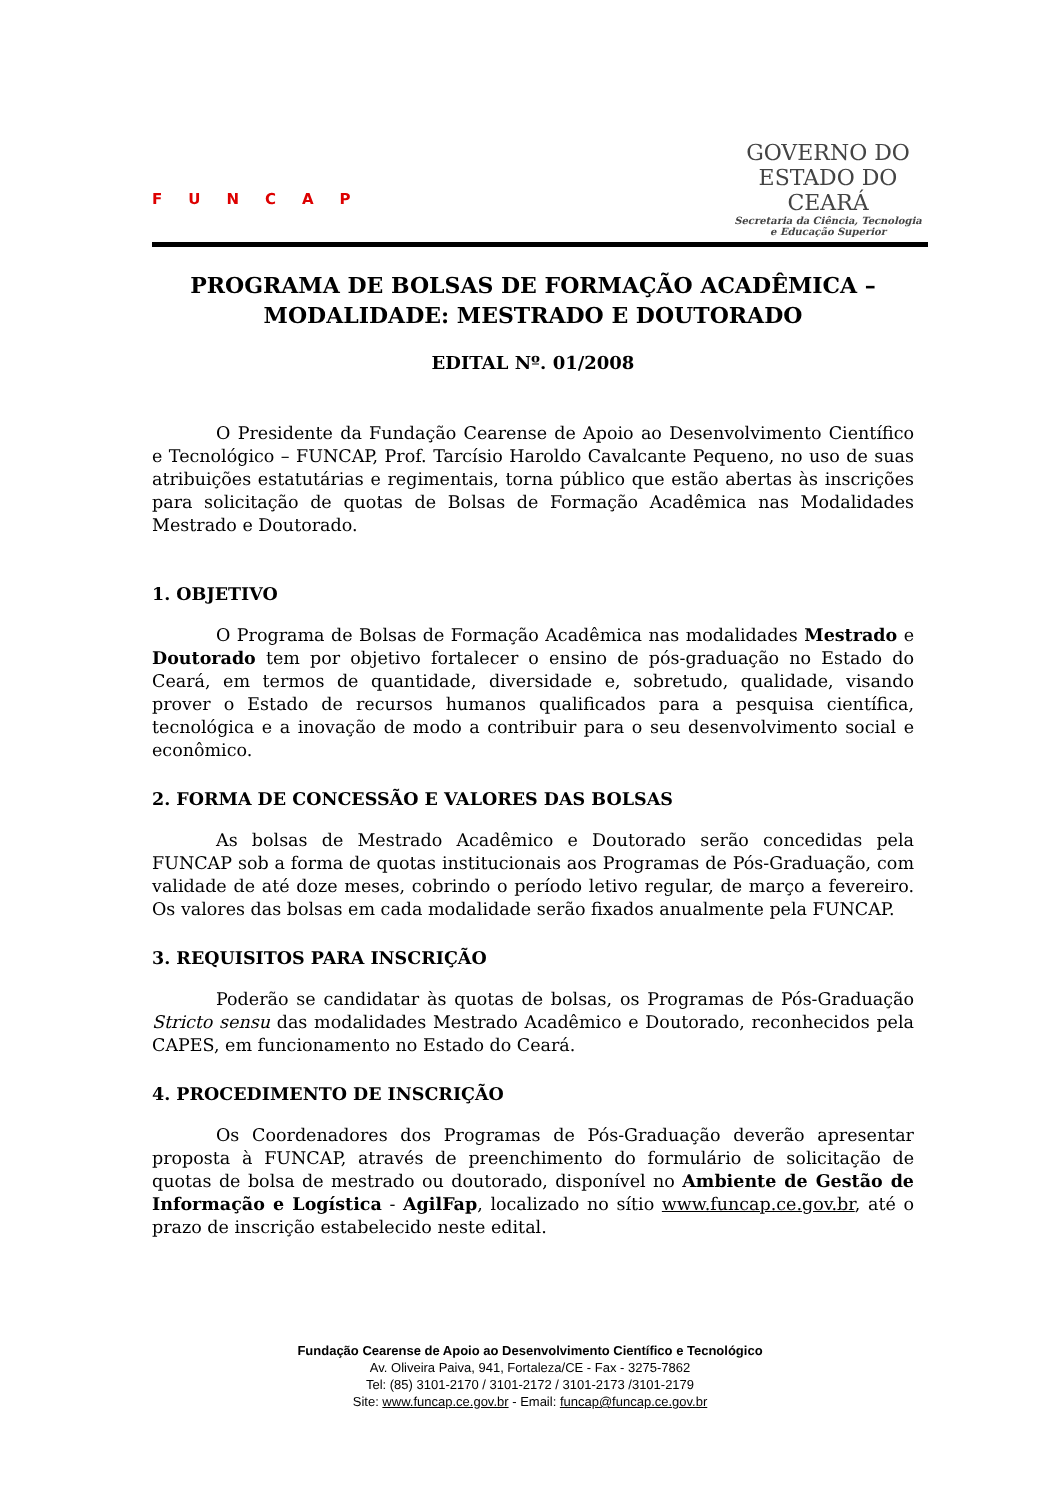FUNCAP
GOVERNO DO
ESTADO DO CEARÁ
Secretaria da Ciência, Tecnologia
e Educação Superior
PROGRAMA DE BOLSAS DE FORMAÇÃO ACADÊMICA – MODALIDADE: MESTRADO E DOUTORADO
EDITAL Nº. 01/2008
O Presidente da Fundação Cearense de Apoio ao Desenvolvimento Científico e Tecnológico – FUNCAP, Prof. Tarcísio Haroldo Cavalcante Pequeno, no uso de suas atribuições estatutárias e regimentais, torna público que estão abertas às inscrições para solicitação de quotas de Bolsas de Formação Acadêmica nas Modalidades Mestrado e Doutorado.
1. OBJETIVO
O Programa de Bolsas de Formação Acadêmica nas modalidades Mestrado e Doutorado tem por objetivo fortalecer o ensino de pós-graduação no Estado do Ceará, em termos de quantidade, diversidade e, sobretudo, qualidade, visando prover o Estado de recursos humanos qualificados para a pesquisa científica, tecnológica e a inovação de modo a contribuir para o seu desenvolvimento social e econômico.
2. FORMA DE CONCESSÃO E VALORES DAS BOLSAS
As bolsas de Mestrado Acadêmico e Doutorado serão concedidas pela FUNCAP sob a forma de quotas institucionais aos Programas de Pós-Graduação, com validade de até doze meses, cobrindo o período letivo regular, de março a fevereiro. Os valores das bolsas em cada modalidade serão fixados anualmente pela FUNCAP.
3. REQUISITOS PARA INSCRIÇÃO
Poderão se candidatar às quotas de bolsas, os Programas de Pós-Graduação Stricto sensu das modalidades Mestrado Acadêmico e Doutorado, reconhecidos pela CAPES, em funcionamento no Estado do Ceará.
4. PROCEDIMENTO DE INSCRIÇÃO
Os Coordenadores dos Programas de Pós-Graduação deverão apresentar proposta à FUNCAP, através de preenchimento do formulário de solicitação de quotas de bolsa de mestrado ou doutorado, disponível no Ambiente de Gestão de Informação e Logística - AgilFap, localizado no sítio www.funcap.ce.gov.br, até o prazo de inscrição estabelecido neste edital.
Fundação Cearense de Apoio ao Desenvolvimento Científico e Tecnológico
Av. Oliveira Paiva, 941, Fortaleza/CE - Fax - 3275-7862
Tel: (85) 3101-2170 / 3101-2172 / 3101-2173 /3101-2179
Site: www.funcap.ce.gov.br - Email: funcap@funcap.ce.gov.br